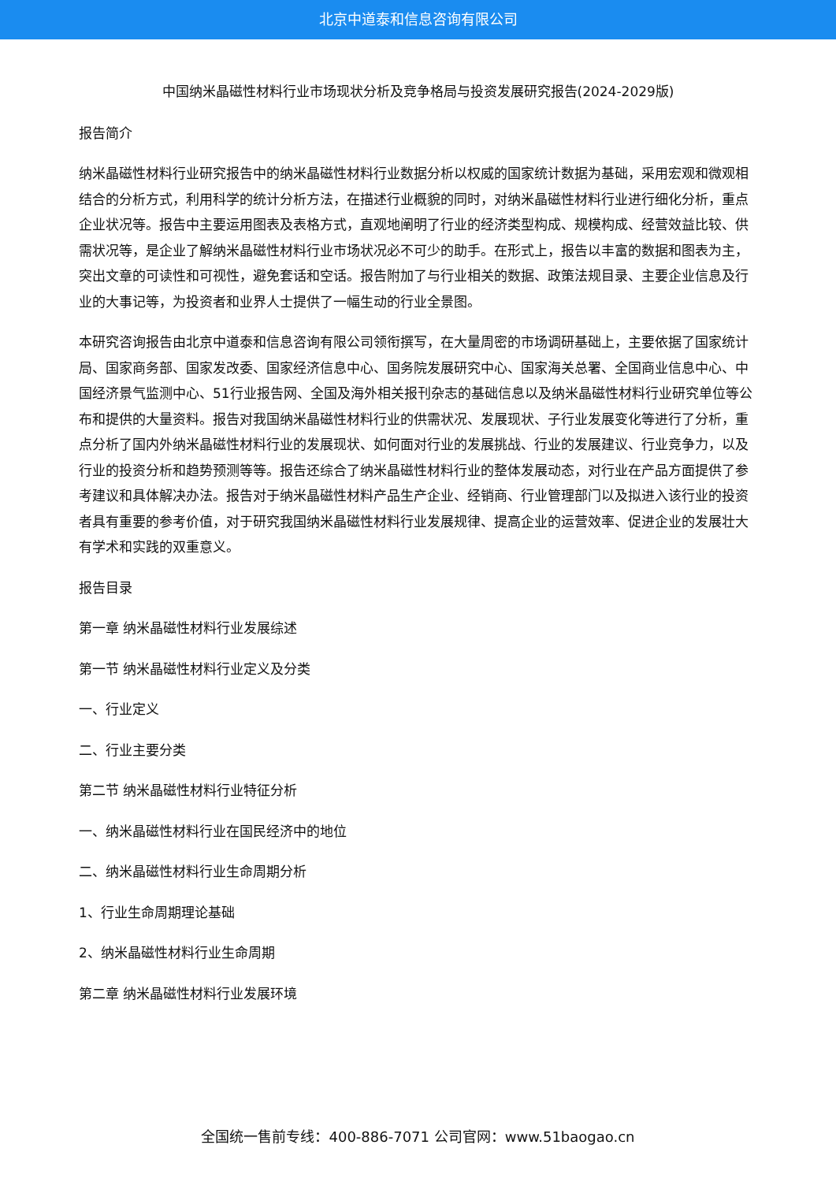北京中道泰和信息咨询有限公司
中国纳米晶磁性材料行业市场现状分析及竞争格局与投资发展研究报告(2024-2029版)
报告简介
纳米晶磁性材料行业研究报告中的纳米晶磁性材料行业数据分析以权威的国家统计数据为基础，采用宏观和微观相结合的分析方式，利用科学的统计分析方法，在描述行业概貌的同时，对纳米晶磁性材料行业进行细化分析，重点企业状况等。报告中主要运用图表及表格方式，直观地阐明了行业的经济类型构成、规模构成、经营效益比较、供需状况等，是企业了解纳米晶磁性材料行业市场状况必不可少的助手。在形式上，报告以丰富的数据和图表为主，突出文章的可读性和可视性，避免套话和空话。报告附加了与行业相关的数据、政策法规目录、主要企业信息及行业的大事记等，为投资者和业界人士提供了一幅生动的行业全景图。
本研究咨询报告由北京中道泰和信息咨询有限公司领衔撰写，在大量周密的市场调研基础上，主要依据了国家统计局、国家商务部、国家发改委、国家经济信息中心、国务院发展研究中心、国家海关总署、全国商业信息中心、中国经济景气监测中心、51行业报告网、全国及海外相关报刊杂志的基础信息以及纳米晶磁性材料行业研究单位等公布和提供的大量资料。报告对我国纳米晶磁性材料行业的供需状况、发展现状、子行业发展变化等进行了分析，重点分析了国内外纳米晶磁性材料行业的发展现状、如何面对行业的发展挑战、行业的发展建议、行业竞争力，以及行业的投资分析和趋势预测等等。报告还综合了纳米晶磁性材料行业的整体发展动态，对行业在产品方面提供了参考建议和具体解决办法。报告对于纳米晶磁性材料产品生产企业、经销商、行业管理部门以及拟进入该行业的投资者具有重要的参考价值，对于研究我国纳米晶磁性材料行业发展规律、提高企业的运营效率、促进企业的发展壮大有学术和实践的双重意义。
报告目录
第一章 纳米晶磁性材料行业发展综述
第一节 纳米晶磁性材料行业定义及分类
一、行业定义
二、行业主要分类
第二节 纳米晶磁性材料行业特征分析
一、纳米晶磁性材料行业在国民经济中的地位
二、纳米晶磁性材料行业生命周期分析
1、行业生命周期理论基础
2、纳米晶磁性材料行业生命周期
第二章 纳米晶磁性材料行业发展环境
全国统一售前专线：400-886-7071 公司官网：www.51baogao.cn